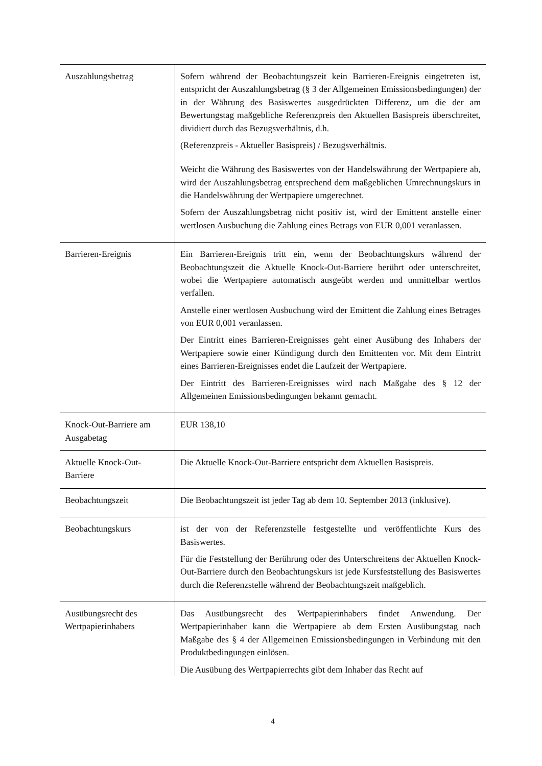| Auszahlungsbetrag | Sofern während der Beobachtungszeit kein Barrieren-Ereignis eingetreten ist, entspricht der Auszahlungsbetrag (§ 3 der Allgemeinen Emissionsbedingungen) der in der Währung des Basiswertes ausgedrückten Differenz, um die der am Bewertungstag maßgebliche Referenzpreis den Aktuellen Basispreis überschreitet, dividiert durch das Bezugsverhältnis, d.h. (Referenzpreis - Aktueller Basispreis) / Bezugsverhältnis. Weicht die Währung des Basiswertes von der Handelswährung der Wertpapiere ab, wird der Auszahlungsbetrag entsprechend dem maßgeblichen Umrechnungskurs in die Handelswährung der Wertpapiere umgerechnet. Sofern der Auszahlungsbetrag nicht positiv ist, wird der Emittent anstelle einer wertlosen Ausbuchung die Zahlung eines Betrags von EUR 0,001 veranlassen. |
| Barrieren-Ereignis | Ein Barrieren-Ereignis tritt ein, wenn der Beobachtungskurs während der Beobachtungszeit die Aktuelle Knock-Out-Barriere berührt oder unterschreitet, wobei die Wertpapiere automatisch ausgeübt werden und unmittelbar wertlos verfallen. Anstelle einer wertlosen Ausbuchung wird der Emittent die Zahlung eines Betrages von EUR 0,001 veranlassen. Der Eintritt eines Barrieren-Ereignisses geht einer Ausübung des Inhabers der Wertpapiere sowie einer Kündigung durch den Emittenten vor. Mit dem Eintritt eines Barrieren-Ereignisses endet die Laufzeit der Wertpapiere. Der Eintritt des Barrieren-Ereignisses wird nach Maßgabe des § 12 der Allgemeinen Emissionsbedingungen bekannt gemacht. |
| Knock-Out-Barriere am Ausgabetag | EUR 138,10 |
| Aktuelle Knock-Out-Barriere | Die Aktuelle Knock-Out-Barriere entspricht dem Aktuellen Basispreis. |
| Beobachtungszeit | Die Beobachtungszeit ist jeder Tag ab dem 10. September 2013 (inklusive). |
| Beobachtungskurs | ist der von der Referenzstelle festgestellte und veröffentlichte Kurs des Basiswertes. Für die Feststellung der Berührung oder des Unterschreitens der Aktuellen Knock-Out-Barriere durch den Beobachtungskurs ist jede Kursfeststellung des Basiswertes durch die Referenzstelle während der Beobachtungszeit maßgeblich. |
| Ausübungsrecht des Wertpapierinhabers | Das Ausübungsrecht des Wertpapierinhabers findet Anwendung. Der Wertpapierinhaber kann die Wertpapiere ab dem Ersten Ausübungstag nach Maßgabe des § 4 der Allgemeinen Emissionsbedingungen in Verbindung mit den Produktbedingungen einlösen. Die Ausübung des Wertpapierrechts gibt dem Inhaber das Recht auf |
4